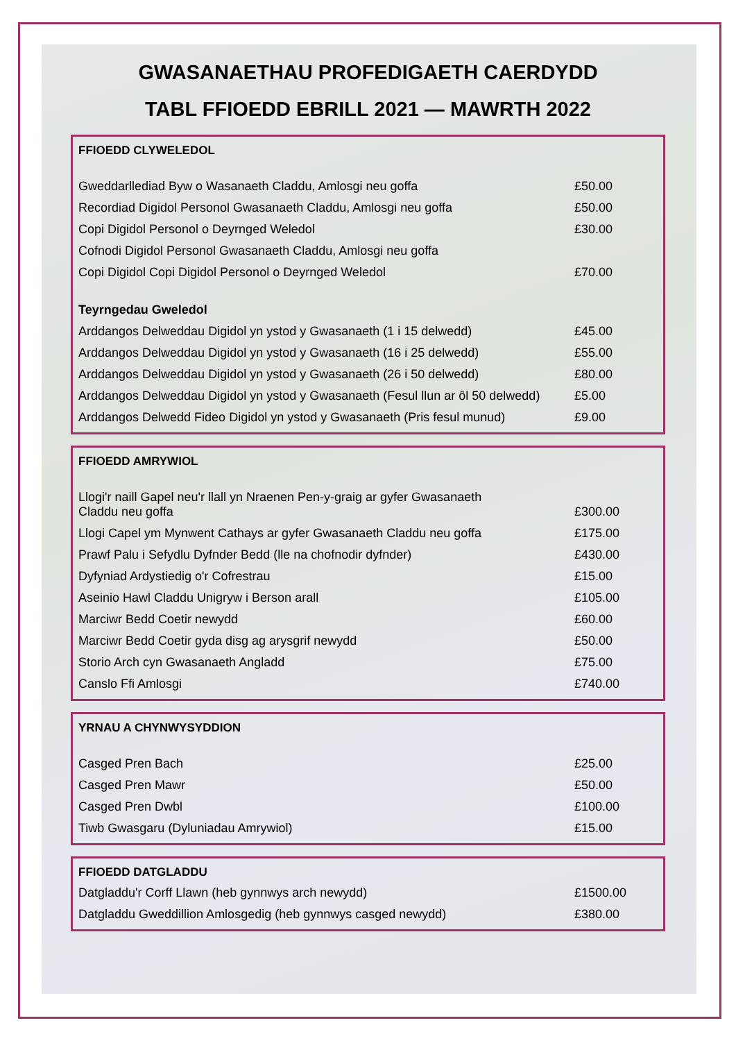GWASANAETHAU PROFEDIGAETH CAERDYDD
TABL FFIOEDD EBRILL 2021 — MAWRTH 2022
| FFIOEDD CLYWELEDOL | |
| --- | --- |
| Gweddarllediad Byw o Wasanaeth Claddu, Amlosgi neu goffa | £50.00 |
| Recordiad Digidol Personol Gwasanaeth Claddu, Amlosgi neu goffa | £50.00 |
| Copi Digidol Personol o Deyrnged Weledol | £30.00 |
| Cofnodi Digidol Personol Gwasanaeth Claddu, Amlosgi neu goffa | |
| Copi Digidol Copi Digidol Personol o Deyrnged Weledol | £70.00 |
| Teyrngedau Gweledol | |
| Arddangos Delweddau Digidol yn ystod y Gwasanaeth (1 i 15 delwedd) | £45.00 |
| Arddangos Delweddau Digidol yn ystod y Gwasanaeth (16 i 25 delwedd) | £55.00 |
| Arddangos Delweddau Digidol yn ystod y Gwasanaeth (26 i 50 delwedd) | £80.00 |
| Arddangos Delweddau Digidol yn ystod y Gwasanaeth (Fesul llun ar ôl 50 delwedd) | £5.00 |
| Arddangos Delwedd Fideo Digidol yn ystod y Gwasanaeth (Pris fesul munud) | £9.00 |
| FFIOEDD AMRYWIOL | |
| --- | --- |
| Llogi'r naill Gapel neu'r llall yn Nraenen Pen-y-graig ar gyfer Gwasanaeth Claddu neu goffa | £300.00 |
| Llogi Capel ym Mynwent Cathays ar gyfer Gwasanaeth Claddu neu goffa | £175.00 |
| Prawf Palu i Sefydlu Dyfnder Bedd (lle na chofnodir dyfnder) | £430.00 |
| Dyfyniad Ardystiedig o'r Cofrestrau | £15.00 |
| Aseinio Hawl Claddu Unigryw i Berson arall | £105.00 |
| Marciwr Bedd Coetir newydd | £60.00 |
| Marciwr Bedd Coetir gyda disg ag arysgrif newydd | £50.00 |
| Storio Arch cyn Gwasanaeth Angladd | £75.00 |
| Canslo Ffi Amlosgi | £740.00 |
| YRNAU A CHYNWYSYDDION | |
| --- | --- |
| Casged Pren Bach | £25.00 |
| Casged Pren Mawr | £50.00 |
| Casged Pren Dwbl | £100.00 |
| Tiwb Gwasgaru (Dyluniadau Amrywiol) | £15.00 |
| FFIOEDD DATGLADDU | |
| --- | --- |
| Datgladdu'r Corff Llawn (heb gynnwys arch newydd) | £1500.00 |
| Datgladdu Gweddillion Amlosgedig (heb gynnwys casged newydd) | £380.00 |